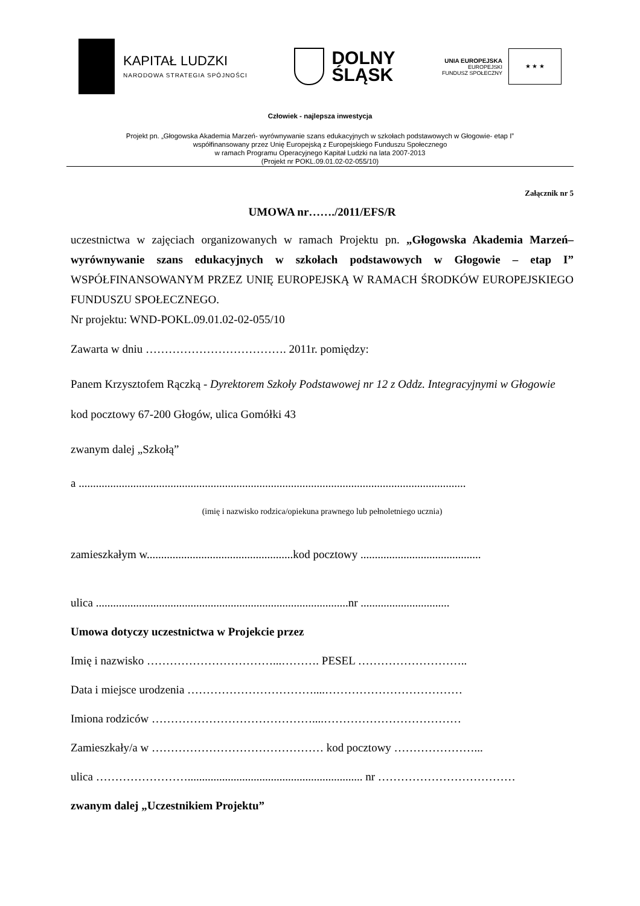KAPITAŁ LUDZKI
NARODOWA STRATEGIA SPÓJNOŚCI
DOLNY
ŚLĄSK
UNIA EUROPEJSKA
EUROPEJSKI
FUNDUSZ SPOŁECZNY
★ ★ ★
Człowiek - najlepsza inwestycja
Projekt pn. „Głogowska Akademia Marzeń- wyrównywanie szans edukacyjnych w szkołach podstawowych w Głogowie- etap I”
współfinansowany przez Unię Europejską z Europejskiego Funduszu Społecznego
w ramach Programu Operacyjnego Kapitał Ludzki na lata 2007-2013
(Projekt nr POKL.09.01.02-02-055/10)
Załącznik nr 5
UMOWA nr……./2011/EFS/R
uczestnictwa w zajęciach organizowanych w ramach Projektu pn. „Głogowska Akademia Marzeń– wyrównywanie szans edukacyjnych w szkołach podstawowych w Głogowie – etap I” WSPÓŁFINANSOWANYM PRZEZ UNIĘ EUROPEJSKĄ W RAMACH ŚRODKÓW EUROPEJSKIEGO FUNDUSZU SPOŁECZNEGO.
Nr projektu: WND-POKL.09.01.02-02-055/10
Zawarta w dniu ………………………………. 2011r. pomiędzy:
Panem Krzysztofem Rączką - Dyrektorem Szkoły Podstawowej nr 12 z Oddz. Integracyjnymi w Głogowie kod pocztowy 67-200 Głogów, ulica Gomółki 43
zwanym dalej „Szkołą”
a .......................................................................................................................................
(imię i nazwisko rodzica/opiekuna prawnego lub pełnoletniego ucznia)
zamieszkałym w...................................................kod pocztowy ..........................................
ulica ........................................................................................nr ...............................
Umowa dotyczy uczestnictwa w Projekcie przez
Imię i nazwisko ……………………………...………. PESEL ………………………..
Data i miejsce urodzenia ……………………………....………………………………
Imiona rodziców ……………………………………....………………………………
Zamieszkały/a w ……………………………………… kod pocztowy …………………...
ulica ……………………............................................................. nr ………………………………
zwanym dalej „Uczestnikiem Projektu”